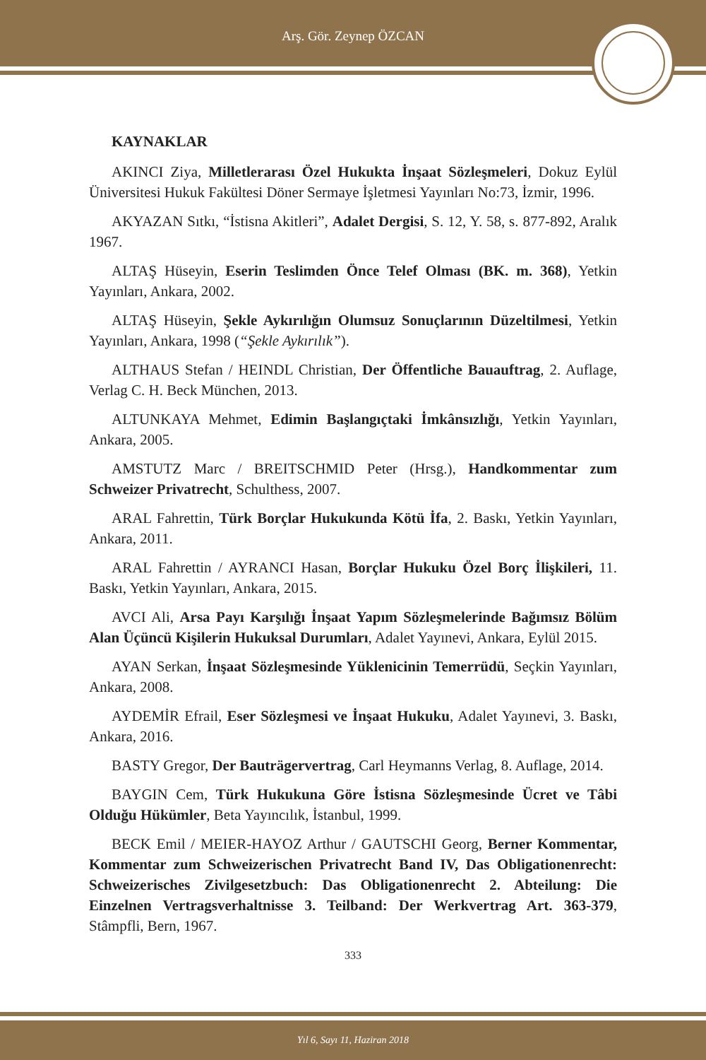Arş. Gör. Zeynep ÖZCAN
KAYNAKLAR
AKINCI Ziya, Milletlerarası Özel Hukukta İnşaat Sözleşmeleri, Dokuz Eylül Üniversitesi Hukuk Fakültesi Döner Sermaye İşletmesi Yayınları No:73, İzmir, 1996.
AKYAZAN Sıtkı, “İstisna Akitleri”, Adalet Dergisi, S. 12, Y. 58, s. 877-892, Aralık 1967.
ALTAŞ Hüseyin, Eserin Teslimden Önce Telef Olması (BK. m. 368), Yetkin Yayınları, Ankara, 2002.
ALTAŞ Hüseyin, Şekle Aykırılığın Olumsuz Sonuçlarının Düzeltilmesi, Yetkin Yayınları, Ankara, 1998 (“Şekle Aykırılık”).
ALTHAUS Stefan / HEINDL Christian, Der Öffentliche Bauauftrag, 2. Auflage, Verlag C. H. Beck München, 2013.
ALTUNKAYA Mehmet, Edimin Başlangıçtaki İmkânsızlığı, Yetkin Yayınları, Ankara, 2005.
AMSTUTZ Marc / BREITSCHMID Peter (Hrsg.), Handkommentar zum Schweizer Privatrecht, Schulthess, 2007.
ARAL Fahrettin, Türk Borçlar Hukukunda Kötü İfa, 2. Baskı, Yetkin Yayınları, Ankara, 2011.
ARAL Fahrettin / AYRANCI Hasan, Borçlar Hukuku Özel Borç İlişkileri, 11. Baskı, Yetkin Yayınları, Ankara, 2015.
AVCI Ali, Arsa Payı Karşılığı İnşaat Yapım Sözleşmelerinde Bağımsız Bölüm Alan Üçüncü Kişilerin Hukuksal Durumları, Adalet Yayınevi, Ankara, Eylül 2015.
AYAN Serkan, İnşaat Sözleşmesinde Yüklenicinin Temerrüdü, Seçkin Yayınları, Ankara, 2008.
AYDEMİR Efrail, Eser Sözleşmesi ve İnşaat Hukuku, Adalet Yayınevi, 3. Baskı, Ankara, 2016.
BASTY Gregor, Der Bauträgervertrag, Carl Heymanns Verlag, 8. Auflage, 2014.
BAYGIN Cem, Türk Hukukuna Göre İstisna Sözleşmesinde Ücret ve Tâbi Olduğu Hükümler, Beta Yayıncılık, İstanbul, 1999.
BECK Emil / MEIER-HAYOZ Arthur / GAUTSCHI Georg, Berner Kommentar, Kommentar zum Schweizerischen Privatrecht Band IV, Das Obligationenrecht: Schweizerisches Zivilgesetzbuch: Das Obligationenrecht 2. Abteilung: Die Einzelnen Vertragsverhaltnisse 3. Teilband: Der Werkvertrag Art. 363-379, Stâmpfli, Bern, 1967.
333
Yıl 6, Sayı 11, Haziran 2018